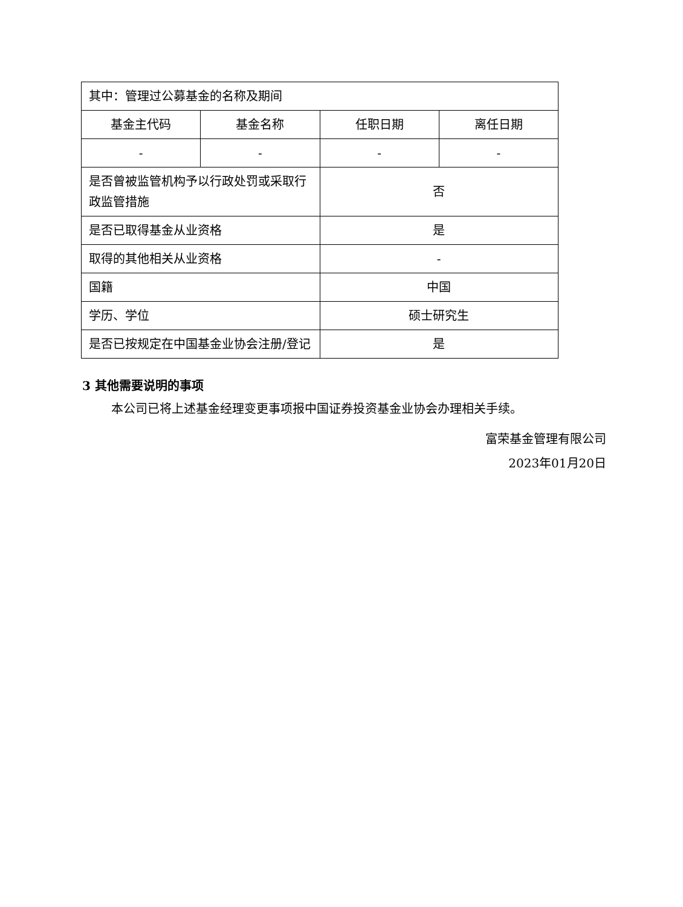| 其中：管理过公募基金的名称及期间 | | | |
| 基金主代码 | 基金名称 | 任职日期 | 离任日期 |
| - | - | - | - |
| 是否曾被监管机构予以行政处罚或采取行政监管措施 | | 否 | |
| 是否已取得基金从业资格 | | 是 | |
| 取得的其他相关从业资格 | | - | |
| 国籍 | | 中国 | |
| 学历、学位 | | 硕士研究生 | |
| 是否已按规定在中国基金业协会注册/登记 | | 是 | |
3 其他需要说明的事项
本公司已将上述基金经理变更事项报中国证券投资基金业协会办理相关手续。
富荣基金管理有限公司
2023年01月20日